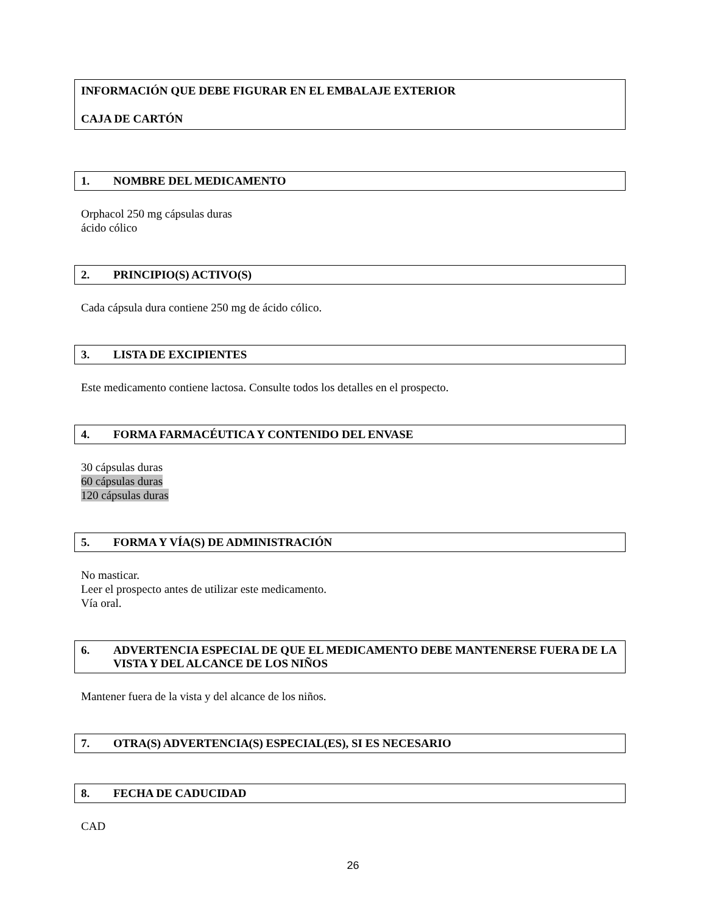INFORMACIÓN QUE DEBE FIGURAR EN EL EMBALAJE EXTERIOR
CAJA DE CARTÓN
1. NOMBRE DEL MEDICAMENTO
Orphacol 250 mg cápsulas duras
ácido cólico
2. PRINCIPIO(S) ACTIVO(S)
Cada cápsula dura contiene 250 mg de ácido cólico.
3. LISTA DE EXCIPIENTES
Este medicamento contiene lactosa. Consulte todos los detalles en el prospecto.
4. FORMA FARMACÉUTICA Y CONTENIDO DEL ENVASE
30 cápsulas duras
60 cápsulas duras
120 cápsulas duras
5. FORMA Y VÍA(S) DE ADMINISTRACIÓN
No masticar.
Leer el prospecto antes de utilizar este medicamento.
Vía oral.
6. ADVERTENCIA ESPECIAL DE QUE EL MEDICAMENTO DEBE MANTENERSE FUERA DE LA VISTA Y DEL ALCANCE DE LOS NIÑOS
Mantener fuera de la vista y del alcance de los niños.
7. OTRA(S) ADVERTENCIA(S) ESPECIAL(ES), SI ES NECESARIO
8. FECHA DE CADUCIDAD
CAD
26